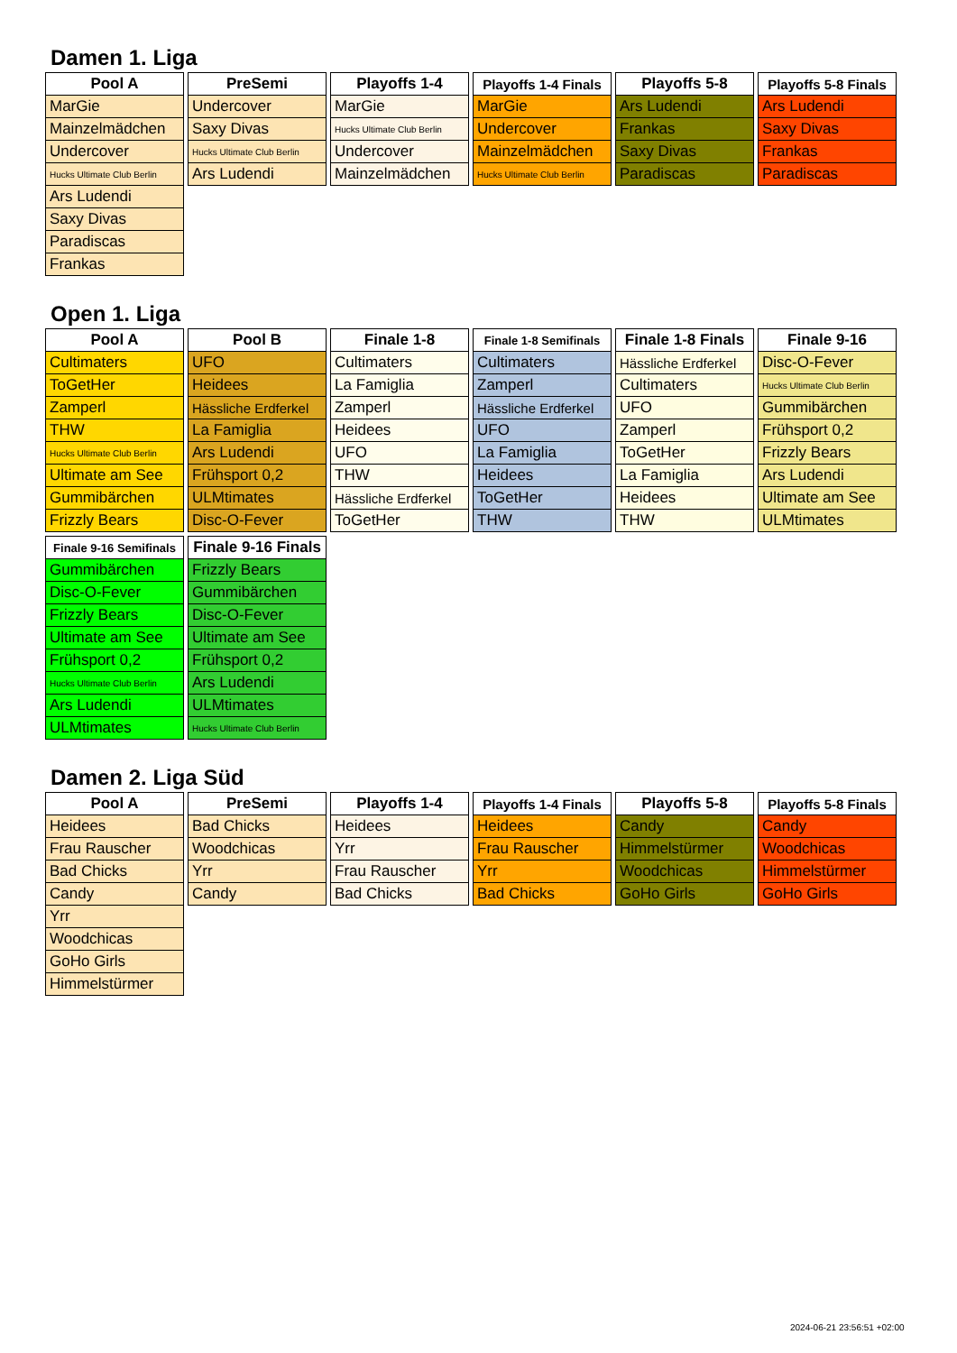Damen 1. Liga
| Pool A |
| --- |
| MarGie |
| Mainzelmädchen |
| Undercover |
| Hucks Ultimate Club Berlin |
| Ars Ludendi |
| Saxy Divas |
| Paradiscas |
| Frankas |
| PreSemi |
| --- |
| Undercover |
| Saxy Divas |
| Hucks Ultimate Club Berlin |
| Ars Ludendi |
| Playoffs 1-4 |
| --- |
| MarGie |
| Hucks Ultimate Club Berlin |
| Undercover |
| Mainzelmädchen |
| Playoffs 1-4 Finals |
| --- |
| MarGie |
| Undercover |
| Mainzelmädchen |
| Hucks Ultimate Club Berlin |
| Playoffs 5-8 |
| --- |
| Ars Ludendi |
| Frankas |
| Saxy Divas |
| Paradiscas |
| Playoffs 5-8 Finals |
| --- |
| Ars Ludendi |
| Saxy Divas |
| Frankas |
| Paradiscas |
Open 1. Liga
| Pool A |
| --- |
| Cultimaters |
| ToGetHer |
| Zamperl |
| THW |
| Hucks Ultimate Club Berlin |
| Ultimate am See |
| Gummibärchen |
| Frizzly Bears |
| Pool B |
| --- |
| UFO |
| Heidees |
| Hässliche Erdferkel |
| La Famiglia |
| Ars Ludendi |
| Frühsport 0,2 |
| ULMtimates |
| Disc-O-Fever |
| Finale 1-8 |
| --- |
| Cultimaters |
| La Famiglia |
| Zamperl |
| Heidees |
| UFO |
| THW |
| Hässliche Erdferkel |
| ToGetHer |
| Finale 1-8 Semifinals |
| --- |
| Cultimaters |
| Zamperl |
| Hässliche Erdferkel |
| UFO |
| La Famiglia |
| Heidees |
| ToGetHer |
| THW |
| Finale 1-8 Finals |
| --- |
| Hässliche Erdferkel |
| Cultimaters |
| UFO |
| Zamperl |
| ToGetHer |
| La Famiglia |
| Heidees |
| THW |
| Finale 9-16 |
| --- |
| Disc-O-Fever |
| Hucks Ultimate Club Berlin |
| Gummibärchen |
| Frühsport 0,2 |
| Frizzly Bears |
| Ars Ludendi |
| Ultimate am See |
| ULMtimates |
| Finale 9-16 Semifinals |
| --- |
| Gummibärchen |
| Disc-O-Fever |
| Frizzly Bears |
| Ultimate am See |
| Frühsport 0,2 |
| Hucks Ultimate Club Berlin |
| Ars Ludendi |
| ULMtimates |
| Finale 9-16 Finals |
| --- |
| Frizzly Bears |
| Gummibärchen |
| Disc-O-Fever |
| Ultimate am See |
| Frühsport 0,2 |
| Ars Ludendi |
| ULMtimates |
| Hucks Ultimate Club Berlin |
Damen 2. Liga Süd
| Pool A |
| --- |
| Heidees |
| Frau Rauscher |
| Bad Chicks |
| Candy |
| Yrr |
| Woodchicas |
| GoHo Girls |
| Himmelstürmer |
| PreSemi |
| --- |
| Bad Chicks |
| Woodchicas |
| Yrr |
| Candy |
| Playoffs 1-4 |
| --- |
| Heidees |
| Yrr |
| Frau Rauscher |
| Bad Chicks |
| Playoffs 1-4 Finals |
| --- |
| Heidees |
| Frau Rauscher |
| Yrr |
| Bad Chicks |
| Playoffs 5-8 |
| --- |
| Candy |
| Himmelstürmer |
| Woodchicas |
| GoHo Girls |
| Playoffs 5-8 Finals |
| --- |
| Candy |
| Woodchicas |
| Himmelstürmer |
| GoHo Girls |
2024-06-21 23:56:51 +02:00